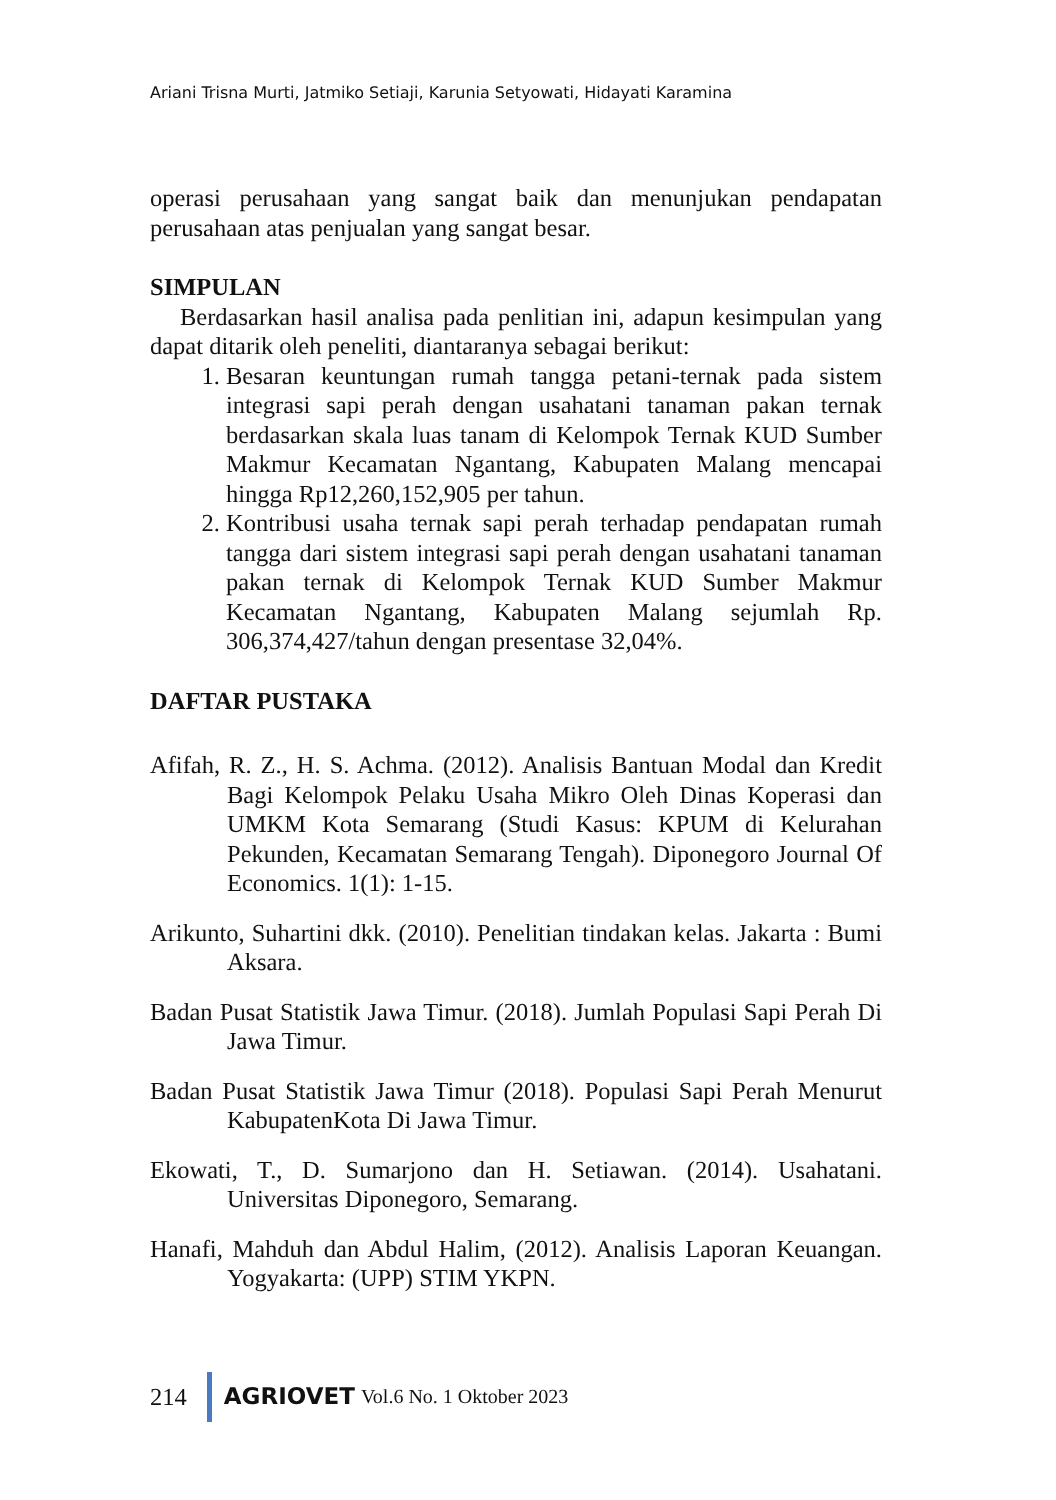Ariani Trisna Murti, Jatmiko Setiaji, Karunia Setyowati, Hidayati Karamina
operasi perusahaan yang sangat baik dan menunjukan pendapatan perusahaan atas penjualan yang sangat besar.
SIMPULAN
Berdasarkan hasil analisa pada penlitian ini, adapun kesimpulan yang dapat ditarik oleh peneliti, diantaranya sebagai berikut:
1. Besaran keuntungan rumah tangga petani-ternak pada sistem integrasi sapi perah dengan usahatani tanaman pakan ternak berdasarkan skala luas tanam di Kelompok Ternak KUD Sumber Makmur Kecamatan Ngantang, Kabupaten Malang mencapai hingga Rp12,260,152,905 per tahun.
2. Kontribusi usaha ternak sapi perah terhadap pendapatan rumah tangga dari sistem integrasi sapi perah dengan usahatani tanaman pakan ternak di Kelompok Ternak KUD Sumber Makmur Kecamatan Ngantang, Kabupaten Malang sejumlah Rp. 306,374,427/tahun dengan presentase 32,04%.
DAFTAR PUSTAKA
Afifah, R. Z., H. S. Achma. (2012). Analisis Bantuan Modal dan Kredit Bagi Kelompok Pelaku Usaha Mikro Oleh Dinas Koperasi dan UMKM Kota Semarang (Studi Kasus: KPUM di Kelurahan Pekunden, Kecamatan Semarang Tengah). Diponegoro Journal Of Economics. 1(1): 1-15.
Arikunto, Suhartini dkk. (2010). Penelitian tindakan kelas. Jakarta : Bumi Aksara.
Badan Pusat Statistik Jawa Timur. (2018). Jumlah Populasi Sapi Perah Di Jawa Timur.
Badan Pusat Statistik Jawa Timur (2018). Populasi Sapi Perah Menurut KabupatenKota Di Jawa Timur.
Ekowati, T., D. Sumarjono dan H. Setiawan. (2014). Usahatani. Universitas Diponegoro, Semarang.
Hanafi, Mahduh dan Abdul Halim, (2012). Analisis Laporan Keuangan. Yogyakarta: (UPP) STIM YKPN.
214 AGRIOVET Vol.6 No. 1 Oktober 2023